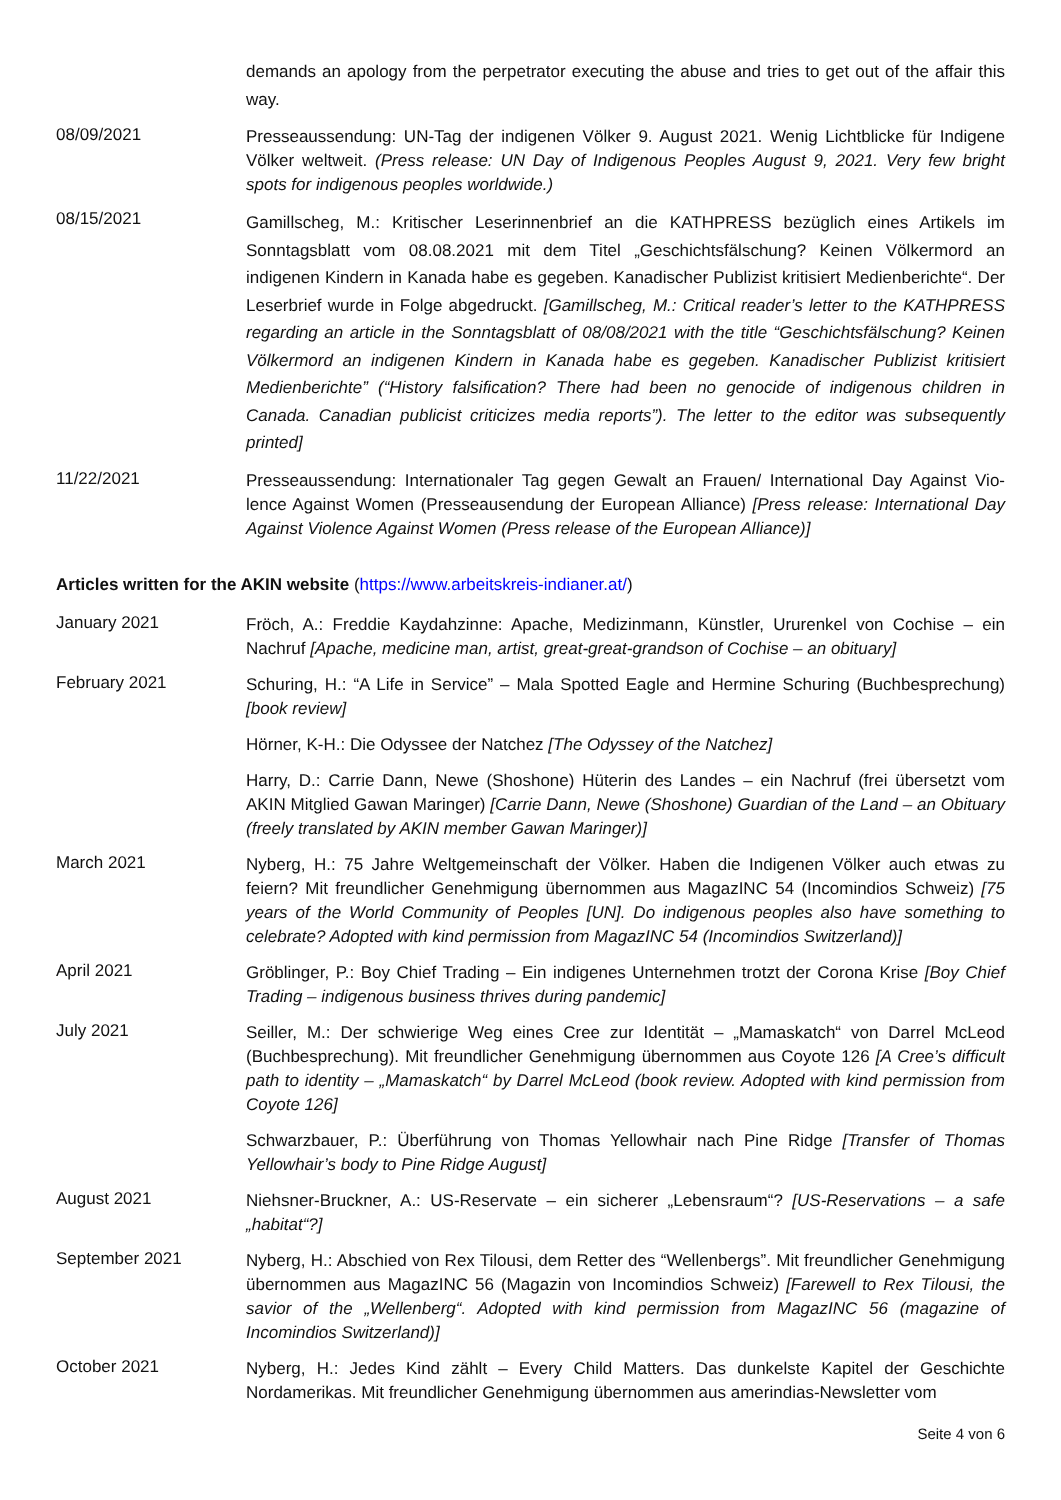demands an apology from the perpetrator executing the abuse and tries to get out of the affair this way.
08/09/2021
Presseaussendung: UN-Tag der indigenen Völker 9. August 2021. Wenig Lichtblicke für Indigene Völker weltweit. (Press release: UN Day of Indigenous Peoples August 9, 2021. Very few bright spots for indigenous peoples worldwide.)
08/15/2021
Gamillscheg, M.: Kritischer Leserinnenbrief an die KATHPRESS bezüglich eines Artikels im Sonntagsblatt vom 08.08.2021 mit dem Titel „Geschichtsfälschung? Keinen Völkermord an indigenen Kindern in Kanada habe es gegeben. Kanadischer Publizist kritisiert Medienberichte“. Der Leserbrief wurde in Folge abgedruckt. [Gamillscheg, M.: Critical reader’s letter to the KATHPRESS regarding an article in the Sonntagsblatt of 08/08/2021 with the title “Geschichtsfälschung? Keinen Völkermord an indigenen Kindern in Kanada habe es gegeben. Kanadischer Publizist kritisiert Medienberichte” (“History falsification? There had been no genocide of indigenous children in Canada. Canadian publicist criticizes media reports”). The letter to the editor was subsequently printed]
11/22/2021
Presseaussendung: Internationaler Tag gegen Gewalt an Frauen/ International Day Against Vio-lence Against Women (Presseausendung der European Alliance) [Press release: International Day Against Violence Against Women (Press release of the European Alliance)]
Articles written for the AKIN website (https://www.arbeitskreis-indianer.at/)
January 2021
Fröch, A.: Freddie Kaydahzinne: Apache, Medizinmann, Künstler, Ururenkel von Cochise – ein Nachruf [Apache, medicine man, artist, great-great-grandson of Cochise – an obituary]
February 2021
Schuring, H.: “A Life in Service” – Mala Spotted Eagle and Hermine Schuring (Buchbesprechung) [book review]
Hörner, K-H.: Die Odyssee der Natchez [The Odyssey of the Natchez]
Harry, D.: Carrie Dann, Newe (Shoshone) Hüterin des Landes – ein Nachruf (frei übersetzt vom AKIN Mitglied Gawan Maringer) [Carrie Dann, Newe (Shoshone) Guardian of the Land – an Obituary (freely translated by AKIN member Gawan Maringer)]
March 2021
Nyberg, H.: 75 Jahre Weltgemeinschaft der Völker. Haben die Indigenen Völker auch etwas zu feiern? Mit freundlicher Genehmigung übernommen aus MagazINC 54 (Incomindios Schweiz) [75 years of the World Community of Peoples [UN]. Do indigenous peoples also have something to celebrate? Adopted with kind permission from MagazINC 54 (Incomindios Switzerland)]
April 2021
Gröblinger, P.: Boy Chief Trading – Ein indigenes Unternehmen trotzt der Corona Krise [Boy Chief Trading – indigenous business thrives during pandemic]
July 2021
Seiller, M.: Der schwierige Weg eines Cree zur Identität – „Mamaskatch“ von Darrel McLeod (Buchbesprechung). Mit freundlicher Genehmigung übernommen aus Coyote 126 [A Cree’s difficult path to identity – „Mamaskatch“ by Darrel McLeod (book review. Adopted with kind permission from Coyote 126]
Schwarzbauer, P.: Überführung von Thomas Yellowhair nach Pine Ridge [Transfer of Thomas Yellowhair’s body to Pine Ridge August]
August 2021
Niehsner-Bruckner, A.: US-Reservate – ein sicherer „Lebensraum“? [US-Reservations – a safe „habitat“?]
September 2021
Nyberg, H.: Abschied von Rex Tilousi, dem Retter des “Wellenbergs”. Mit freundlicher Genehmigung übernommen aus MagazINC 56 (Magazin von Incomindios Schweiz) [Farewell to Rex Tilousi, the savior of the „Wellenberg“. Adopted with kind permission from MagazINC 56 (magazine of Incomindios Switzerland)]
October 2021
Nyberg, H.: Jedes Kind zählt – Every Child Matters. Das dunkelste Kapitel der Geschichte Nordamerikas. Mit freundlicher Genehmigung übernommen aus amerindias-Newsletter vom
Seite 4 von 6